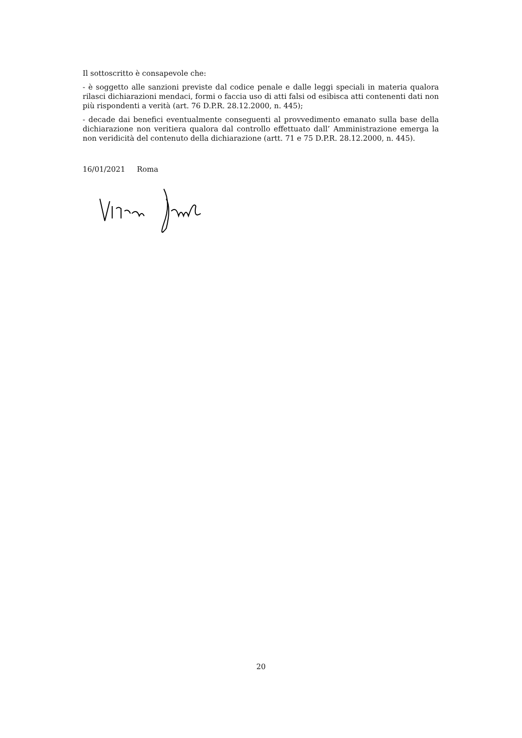Il sottoscritto è consapevole che:
- è soggetto alle sanzioni previste dal codice penale e dalle leggi speciali in materia qualora rilasci dichiarazioni mendaci, formi o faccia uso di atti falsi od esibisca atti contenenti dati non più rispondenti a verità (art. 76 D.P.R. 28.12.2000, n. 445);
- decade dai benefici eventualmente conseguenti al provvedimento emanato sulla base della dichiarazione non veritiera qualora dal controllo effettuato dall’ Amministrazione emerga la non veridicità del contenuto della dichiarazione (artt. 71 e 75 D.P.R. 28.12.2000, n. 445).
16/01/2021 Roma
20